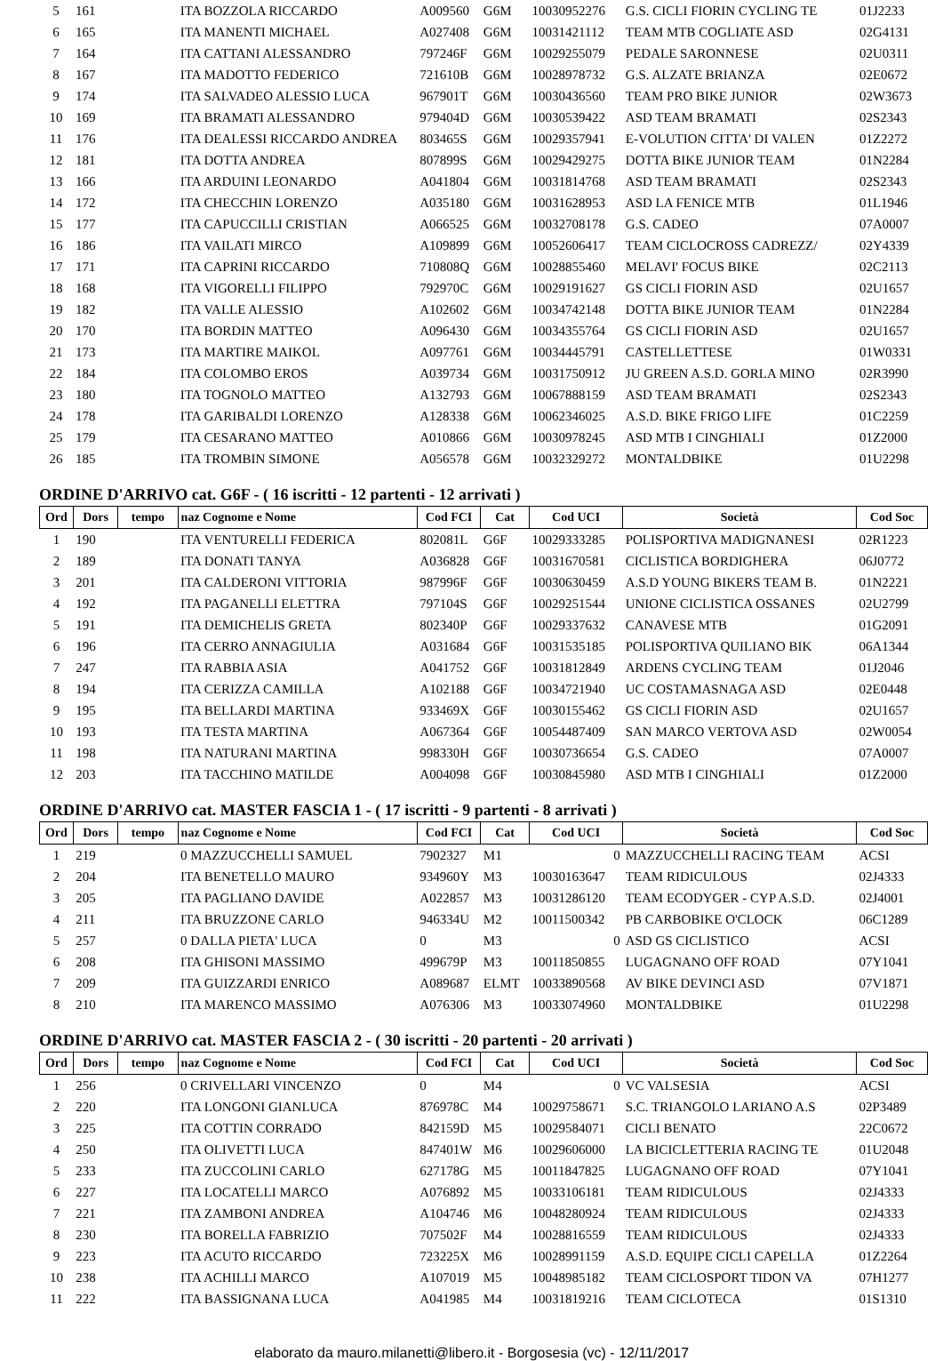| 5 | 161 | | ITA BOZZOLA RICCARDO | A009560 | G6M | 10030952276 | G.S. CICLI FIORIN CYCLING TE | 01J2233 |
| 6 | 165 | | ITA MANENTI MICHAEL | A027408 | G6M | 10031421112 | TEAM MTB COGLIATE ASD | 02G4131 |
| 7 | 164 | | ITA CATTANI ALESSANDRO | 797246F | G6M | 10029255079 | PEDALE SARONNESE | 02U0311 |
| 8 | 167 | | ITA MADOTTO FEDERICO | 721610B | G6M | 10028978732 | G.S. ALZATE BRIANZA | 02E0672 |
| 9 | 174 | | ITA SALVADEO ALESSIO LUCA | 967901T | G6M | 10030436560 | TEAM PRO BIKE JUNIOR | 02W3673 |
| 10 | 169 | | ITA BRAMATI ALESSANDRO | 979404D | G6M | 10030539422 | ASD TEAM BRAMATI | 02S2343 |
| 11 | 176 | | ITA DEALESSI RICCARDO ANDREA | 803465S | G6M | 10029357941 | E-VOLUTION CITTA' DI VALEN | 01Z2272 |
| 12 | 181 | | ITA DOTTA ANDREA | 807899S | G6M | 10029429275 | DOTTA BIKE JUNIOR TEAM | 01N2284 |
| 13 | 166 | | ITA ARDUINI LEONARDO | A041804 | G6M | 10031814768 | ASD TEAM BRAMATI | 02S2343 |
| 14 | 172 | | ITA CHECCHIN LORENZO | A035180 | G6M | 10031628953 | ASD LA FENICE MTB | 01L1946 |
| 15 | 177 | | ITA CAPUCCILLI CRISTIAN | A066525 | G6M | 10032708178 | G.S. CADEO | 07A0007 |
| 16 | 186 | | ITA VAILATI MIRCO | A109899 | G6M | 10052606417 | TEAM CICLOCROSS CADREZZ/ | 02Y4339 |
| 17 | 171 | | ITA CAPRINI RICCARDO | 710808Q | G6M | 10028855460 | MELAVI' FOCUS BIKE | 02C2113 |
| 18 | 168 | | ITA VIGORELLI FILIPPO | 792970C | G6M | 10029191627 | GS CICLI FIORIN ASD | 02U1657 |
| 19 | 182 | | ITA VALLE ALESSIO | A102602 | G6M | 10034742148 | DOTTA BIKE JUNIOR TEAM | 01N2284 |
| 20 | 170 | | ITA BORDIN MATTEO | A096430 | G6M | 10034355764 | GS CICLI FIORIN ASD | 02U1657 |
| 21 | 173 | | ITA MARTIRE MAIKOL | A097761 | G6M | 10034445791 | CASTELLETTESE | 01W0331 |
| 22 | 184 | | ITA COLOMBO EROS | A039734 | G6M | 10031750912 | JU GREEN A.S.D. GORLA MINO | 02R3990 |
| 23 | 180 | | ITA TOGNOLO MATTEO | A132793 | G6M | 10067888159 | ASD TEAM BRAMATI | 02S2343 |
| 24 | 178 | | ITA GARIBALDI LORENZO | A128338 | G6M | 10062346025 | A.S.D. BIKE FRIGO LIFE | 01C2259 |
| 25 | 179 | | ITA CESARANO MATTEO | A010866 | G6M | 10030978245 | ASD MTB I CINGHIALI | 01Z2000 |
| 26 | 185 | | ITA TROMBIN SIMONE | A056578 | G6M | 10032329272 | MONTALDBIKE | 01U2298 |
ORDINE D'ARRIVO cat. G6F - ( 16 iscritti - 12 partenti - 12 arrivati )
| Ord | Dors | tempo | naz Cognome e Nome | Cod FCI | Cat | Cod UCI | Società | Cod Soc |
| --- | --- | --- | --- | --- | --- | --- | --- | --- |
| 1 | 190 | | ITA VENTURELLI FEDERICA | 802081L | G6F | 10029333285 | POLISPORTIVA MADIGNANESI | 02R1223 |
| 2 | 189 | | ITA DONATI TANYA | A036828 | G6F | 10031670581 | CICLISTICA BORDIGHERA | 06J0772 |
| 3 | 201 | | ITA CALDERONI VITTORIA | 987996F | G6F | 10030630459 | A.S.D YOUNG BIKERS TEAM B. | 01N2221 |
| 4 | 192 | | ITA PAGANELLI ELETTRA | 797104S | G6F | 10029251544 | UNIONE CICLISTICA OSSANES | 02U2799 |
| 5 | 191 | | ITA DEMICHELIS GRETA | 802340P | G6F | 10029337632 | CANAVESE MTB | 01G2091 |
| 6 | 196 | | ITA CERRO ANNAGIULIA | A031684 | G6F | 10031535185 | POLISPORTIVA QUILIANO BIK | 06A1344 |
| 7 | 247 | | ITA RABBIA ASIA | A041752 | G6F | 10031812849 | ARDENS CYCLING TEAM | 01J2046 |
| 8 | 194 | | ITA CERIZZA CAMILLA | A102188 | G6F | 10034721940 | UC COSTAMASNAGA ASD | 02E0448 |
| 9 | 195 | | ITA BELLARDI MARTINA | 933469X | G6F | 10030155462 | GS CICLI FIORIN ASD | 02U1657 |
| 10 | 193 | | ITA TESTA MARTINA | A067364 | G6F | 10054487409 | SAN MARCO VERTOVA ASD | 02W0054 |
| 11 | 198 | | ITA NATURANI MARTINA | 998330H | G6F | 10030736654 | G.S. CADEO | 07A0007 |
| 12 | 203 | | ITA TACCHINO MATILDE | A004098 | G6F | 10030845980 | ASD MTB I CINGHIALI | 01Z2000 |
ORDINE D'ARRIVO cat. MASTER FASCIA 1 - ( 17 iscritti - 9 partenti - 8 arrivati )
| Ord | Dors | tempo | naz Cognome e Nome | Cod FCI | Cat | Cod UCI | Società | Cod Soc |
| --- | --- | --- | --- | --- | --- | --- | --- | --- |
| 1 | 219 | | 0 MAZZUCCHELLI SAMUEL | 7902327 | M1 | 0 | MAZZUCCHELLI RACING TEAM | ACSI |
| 2 | 204 | | ITA BENETELLO MAURO | 934960Y | M3 | 10030163647 | TEAM RIDICULOUS | 02J4333 |
| 3 | 205 | | ITA PAGLIANO DAVIDE | A022857 | M3 | 10031286120 | TEAM ECODYGER - CYP A.S.D. | 02J4001 |
| 4 | 211 | | ITA BRUZZONE CARLO | 946334U | M2 | 10011500342 | PB CARBOBIKE O'CLOCK | 06C1289 |
| 5 | 257 | | 0 DALLA PIETA' LUCA | 0 | M3 | 0 | ASD GS CICLISTICO | ACSI |
| 6 | 208 | | ITA GHISONI MASSIMO | 499679P | M3 | 10011850855 | LUGAGNANO OFF ROAD | 07Y1041 |
| 7 | 209 | | ITA GUIZZARDI ENRICO | A089687 | ELMT | 10033890568 | AV BIKE DEVINCI ASD | 07V1871 |
| 8 | 210 | | ITA MARENCO MASSIMO | A076306 | M3 | 10033074960 | MONTALDBIKE | 01U2298 |
ORDINE D'ARRIVO cat. MASTER FASCIA 2 - ( 30 iscritti - 20 partenti - 20 arrivati )
| Ord | Dors | tempo | naz Cognome e Nome | Cod FCI | Cat | Cod UCI | Società | Cod Soc |
| --- | --- | --- | --- | --- | --- | --- | --- | --- |
| 1 | 256 | | 0 CRIVELLARI VINCENZO | 0 | M4 | 0 | VC VALSESIA | ACSI |
| 2 | 220 | | ITA LONGONI GIANLUCA | 876978C | M4 | 10029758671 | S.C. TRIANGOLO LARIANO A.S | 02P3489 |
| 3 | 225 | | ITA COTTIN CORRADO | 842159D | M5 | 10029584071 | CICLI BENATO | 22C0672 |
| 4 | 250 | | ITA OLIVETTI LUCA | 847401W | M6 | 10029606000 | LA BICICLETTERIA RACING TE | 01U2048 |
| 5 | 233 | | ITA ZUCCOLINI CARLO | 627178G | M5 | 10011847825 | LUGAGNANO OFF ROAD | 07Y1041 |
| 6 | 227 | | ITA LOCATELLI MARCO | A076892 | M5 | 10033106181 | TEAM RIDICULOUS | 02J4333 |
| 7 | 221 | | ITA ZAMBONI ANDREA | A104746 | M6 | 10048280924 | TEAM RIDICULOUS | 02J4333 |
| 8 | 230 | | ITA BORELLA FABRIZIO | 707502F | M4 | 10028816559 | TEAM RIDICULOUS | 02J4333 |
| 9 | 223 | | ITA ACUTO RICCARDO | 723225X | M6 | 10028991159 | A.S.D. EQUIPE CICLI CAPELLA | 01Z2264 |
| 10 | 238 | | ITA ACHILLI MARCO | A107019 | M5 | 10048985182 | TEAM CICLOSPORT TIDON VA | 07H1277 |
| 11 | 222 | | ITA BASSIGNANA LUCA | A041985 | M4 | 10031819216 | TEAM CICLOTECA | 01S1310 |
elaborato da mauro.milanetti@libero.it - Borgosesia (vc) - 12/11/2017